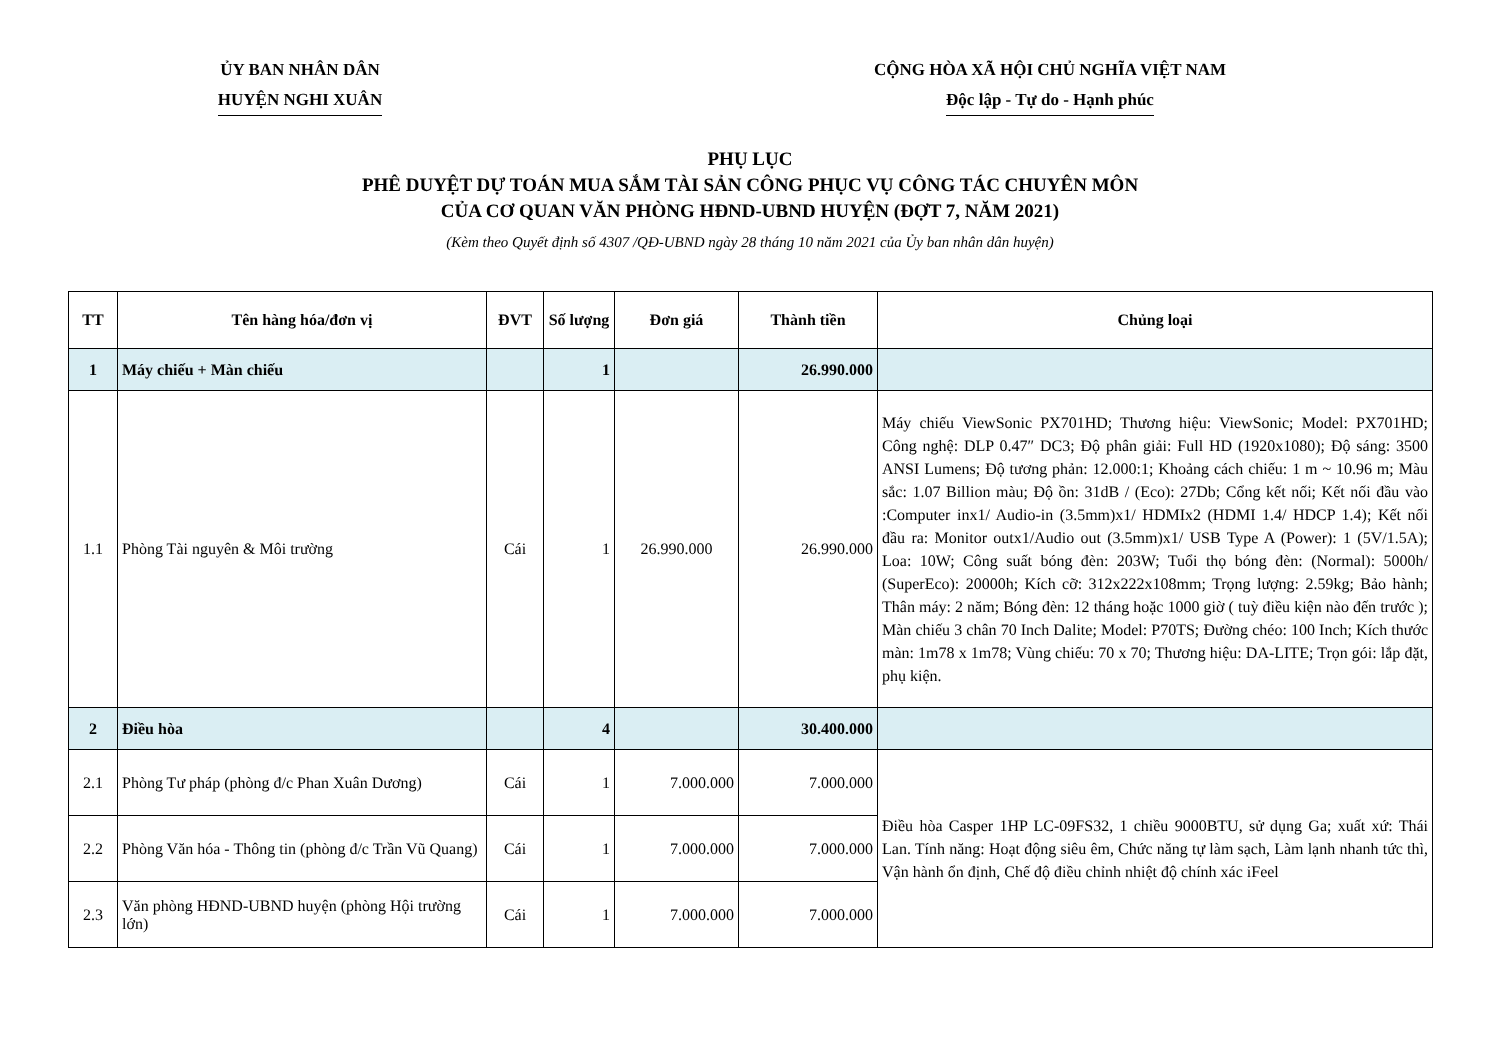ỦY BAN NHÂN DÂN
HUYỆN NGHI XUÂN
CỘNG HÒA XÃ HỘI CHỦ NGHĨA VIỆT NAM
Độc lập - Tự do - Hạnh phúc
PHỤ LỤC
PHÊ DUYỆT DỰ TOÁN MUA SẮM TÀI SẢN CÔNG PHỤC VỤ CÔNG TÁC CHUYÊN MÔN
CỦA CƠ QUAN VĂN PHÒNG HĐND-UBND HUYỆN (ĐỢT 7, NĂM 2021)
(Kèm theo Quyết định số 4307 /QĐ-UBND ngày 28 tháng 10 năm 2021 của Ủy ban nhân dân huyện)
| TT | Tên hàng hóa/đơn vị | ĐVT | Số lượng | Đơn giá | Thành tiền | Chủng loại |
| --- | --- | --- | --- | --- | --- | --- |
| 1 | Máy chiếu + Màn chiếu | | 1 | | 26.990.000 | |
| 1.1 | Phòng Tài nguyên & Môi trường | Cái | 1 | 26.990.000 | 26.990.000 | Máy chiếu ViewSonic PX701HD; Thương hiệu: ViewSonic; Model: PX701HD; Công nghệ: DLP 0.47″ DC3; Độ phân giải: Full HD (1920x1080); Độ sáng: 3500 ANSI Lumens; Độ tương phản: 12.000:1; Khoảng cách chiếu: 1 m ~ 10.96 m; Màu sắc: 1.07 Billion màu; Độ ồn: 31dB / (Eco): 27Db; Cổng kết nối; Kết nối đầu vào :Computer inx1/ Audio-in (3.5mm)x1/ HDMIx2 (HDMI 1.4/ HDCP 1.4); Kết nối đầu ra: Monitor outx1/Audio out (3.5mm)x1/ USB Type A (Power): 1 (5V/1.5A); Loa: 10W; Công suất bóng đèn: 203W; Tuổi thọ bóng đèn: (Normal): 5000h/ (SuperEco): 20000h; Kích cỡ: 312x222x108mm; Trọng lượng: 2.59kg; Bảo hành; Thân máy: 2 năm; Bóng đèn: 12 tháng hoặc 1000 giờ ( tuỳ điều kiện nào đến trước ); Màn chiếu 3 chân 70 Inch Dalite; Model: P70TS; Đường chéo: 100 Inch; Kích thước màn: 1m78 x 1m78; Vùng chiếu: 70 x 70; Thương hiệu: DA-LITE; Trọn gói: lắp đặt, phụ kiện. |
| 2 | Điều hòa | | 4 | | 30.400.000 | |
| 2.1 | Phòng Tư pháp (phòng đ/c Phan Xuân Dương) | Cái | 1 | 7.000.000 | 7.000.000 | Điều hòa Casper 1HP LC-09FS32, 1 chiều 9000BTU, sử dụng Ga; xuất xứ: Thái Lan. Tính năng: Hoạt động siêu êm, Chức năng tự làm sạch, Làm lạnh nhanh tức thì, Vận hành ổn định, Chế độ điều chỉnh nhiệt độ chính xác iFeel |
| 2.2 | Phòng Văn hóa - Thông tin (phòng đ/c Trần Vũ Quang) | Cái | 1 | 7.000.000 | 7.000.000 | |
| 2.3 | Văn phòng HĐND-UBND huyện (phòng Hội trường lớn) | Cái | 1 | 7.000.000 | 7.000.000 | |